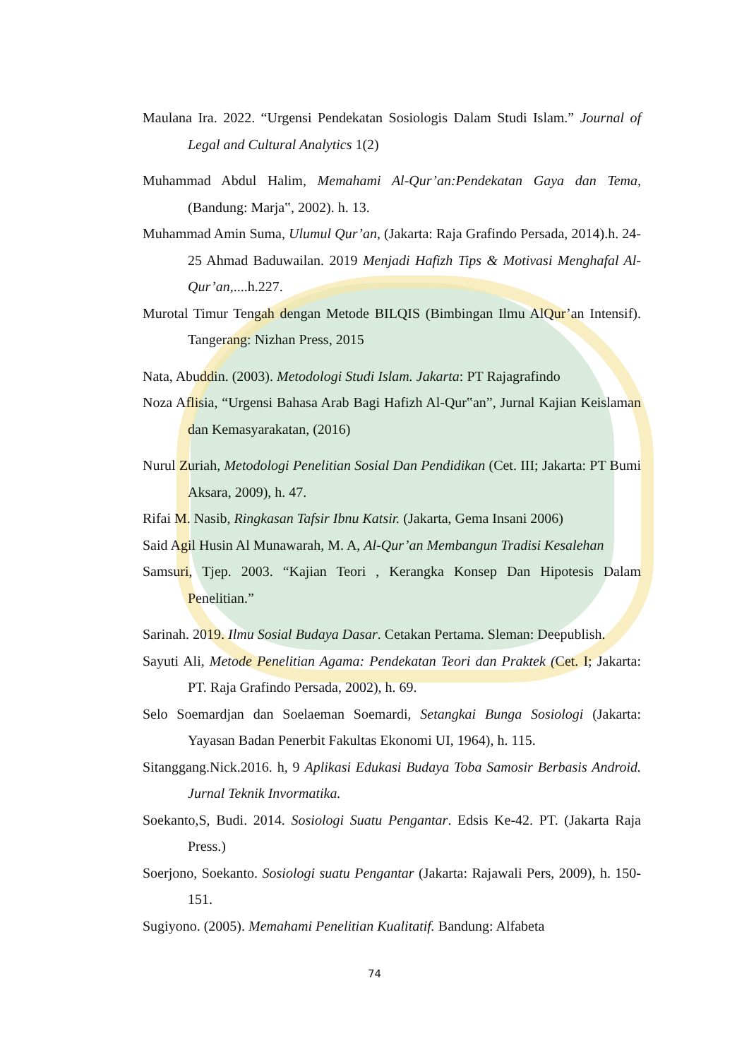Maulana Ira. 2022. “Urgensi Pendekatan Sosiologis Dalam Studi Islam.” Journal of Legal and Cultural Analytics 1(2)
Muhammad Abdul Halim, Memahami Al-Qur’an:Pendekatan Gaya dan Tema, (Bandung: Marja‟, 2002). h. 13.
Muhammad Amin Suma, Ulumul Qur’an, (Jakarta: Raja Grafindo Persada, 2014).h. 24-25 Ahmad Baduwailan. 2019 Menjadi Hafizh Tips & Motivasi Menghafal Al-Qur’an,....h.227.
Murotal Timur Tengah dengan Metode BILQIS (Bimbingan Ilmu AlQur’an Intensif). Tangerang: Nizhan Press, 2015
Nata, Abuddin. (2003). Metodologi Studi Islam. Jakarta: PT Rajagrafindo
Noza Aflisia, “Urgensi Bahasa Arab Bagi Hafizh Al-Qur‟an”, Jurnal Kajian Keislaman dan Kemasyarakatan, (2016)
Nurul Zuriah, Metodologi Penelitian Sosial Dan Pendidikan (Cet. III; Jakarta: PT Bumi Aksara, 2009), h. 47.
Rifai M. Nasib, Ringkasan Tafsir Ibnu Katsir. (Jakarta, Gema Insani 2006)
Said Agil Husin Al Munawarah, M. A, Al-Qur’an Membangun Tradisi Kesalehan
Samsuri, Tjep. 2003. “Kajian Teori , Kerangka Konsep Dan Hipotesis Dalam Penelitian.”
Sarinah. 2019. Ilmu Sosial Budaya Dasar. Cetakan Pertama. Sleman: Deepublish.
Sayuti Ali, Metode Penelitian Agama: Pendekatan Teori dan Praktek (Cet. I; Jakarta: PT. Raja Grafindo Persada, 2002), h. 69.
Selo Soemardjan dan Soelaeman Soemardi, Setangkai Bunga Sosiologi (Jakarta: Yayasan Badan Penerbit Fakultas Ekonomi UI, 1964), h. 115.
Sitanggang.Nick.2016. h, 9 Aplikasi Edukasi Budaya Toba Samosir Berbasis Android. Jurnal Teknik Invormatika.
Soekanto,S, Budi. 2014. Sosiologi Suatu Pengantar. Edsis Ke-42. PT. (Jakarta Raja Press.)
Soerjono, Soekanto. Sosiologi suatu Pengantar (Jakarta: Rajawali Pers, 2009), h. 150-151.
Sugiyono. (2005). Memahami Penelitian Kualitatif. Bandung: Alfabeta
74